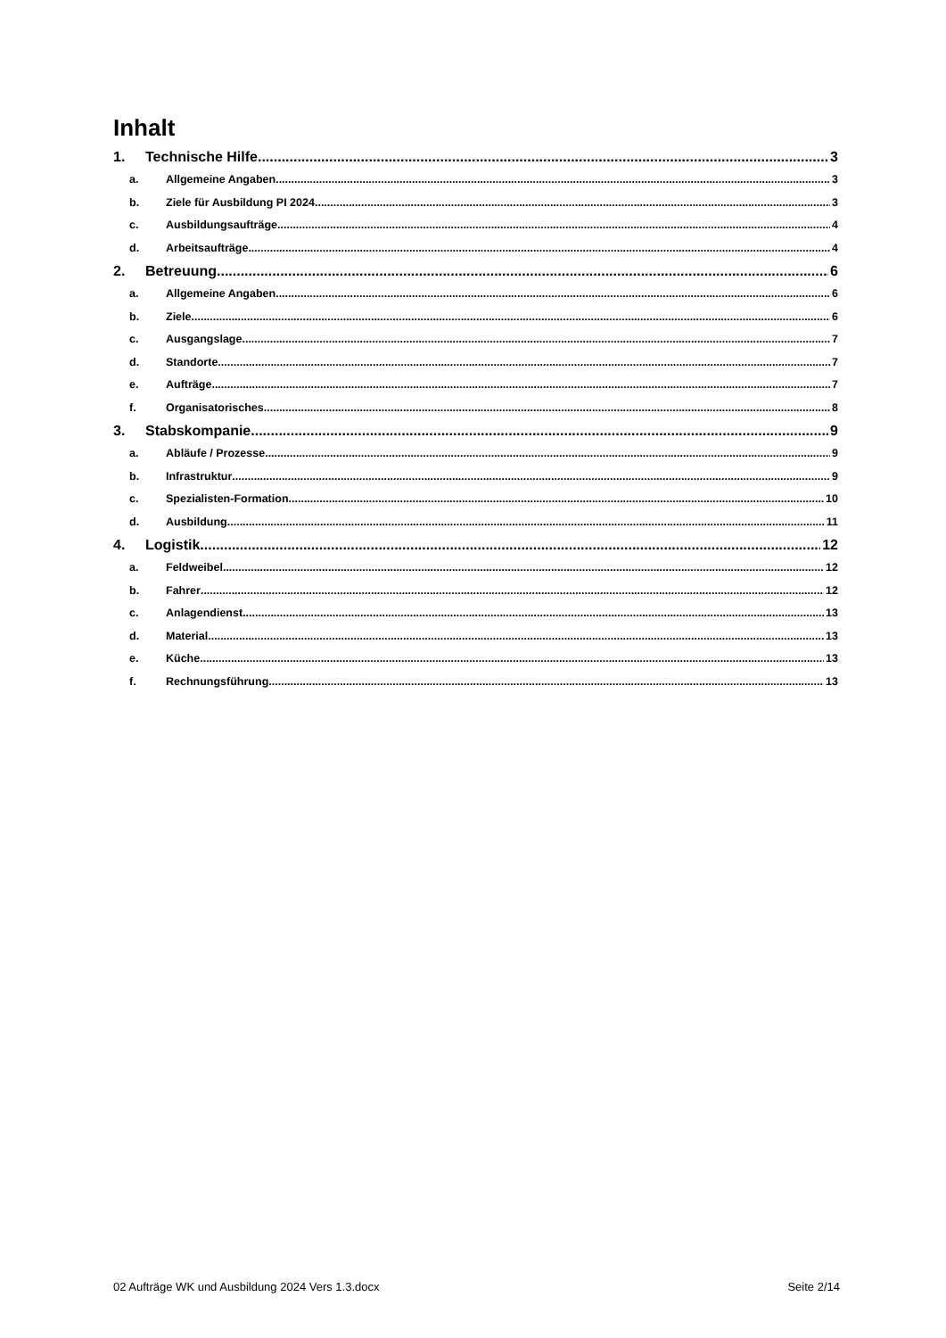Inhalt
1. Technische Hilfe 3
a. Allgemeine Angaben 3
b. Ziele für Ausbildung PI 2024 3
c. Ausbildungsaufträge 4
d. Arbeitsaufträge 4
2. Betreuung 6
a. Allgemeine Angaben 6
b. Ziele 6
c. Ausgangslage 7
d. Standorte 7
e. Aufträge 7
f. Organisatorisches 8
3. Stabskompanie 9
a. Abläufe / Prozesse 9
b. Infrastruktur 9
c. Spezialisten-Formation 10
d. Ausbildung 11
4. Logistik 12
a. Feldweibel 12
b. Fahrer 12
c. Anlagendienst 13
d. Material 13
e. Küche 13
f. Rechnungsführung 13
02 Aufträge WK und Ausbildung 2024 Vers 1.3.docx Seite 2/14